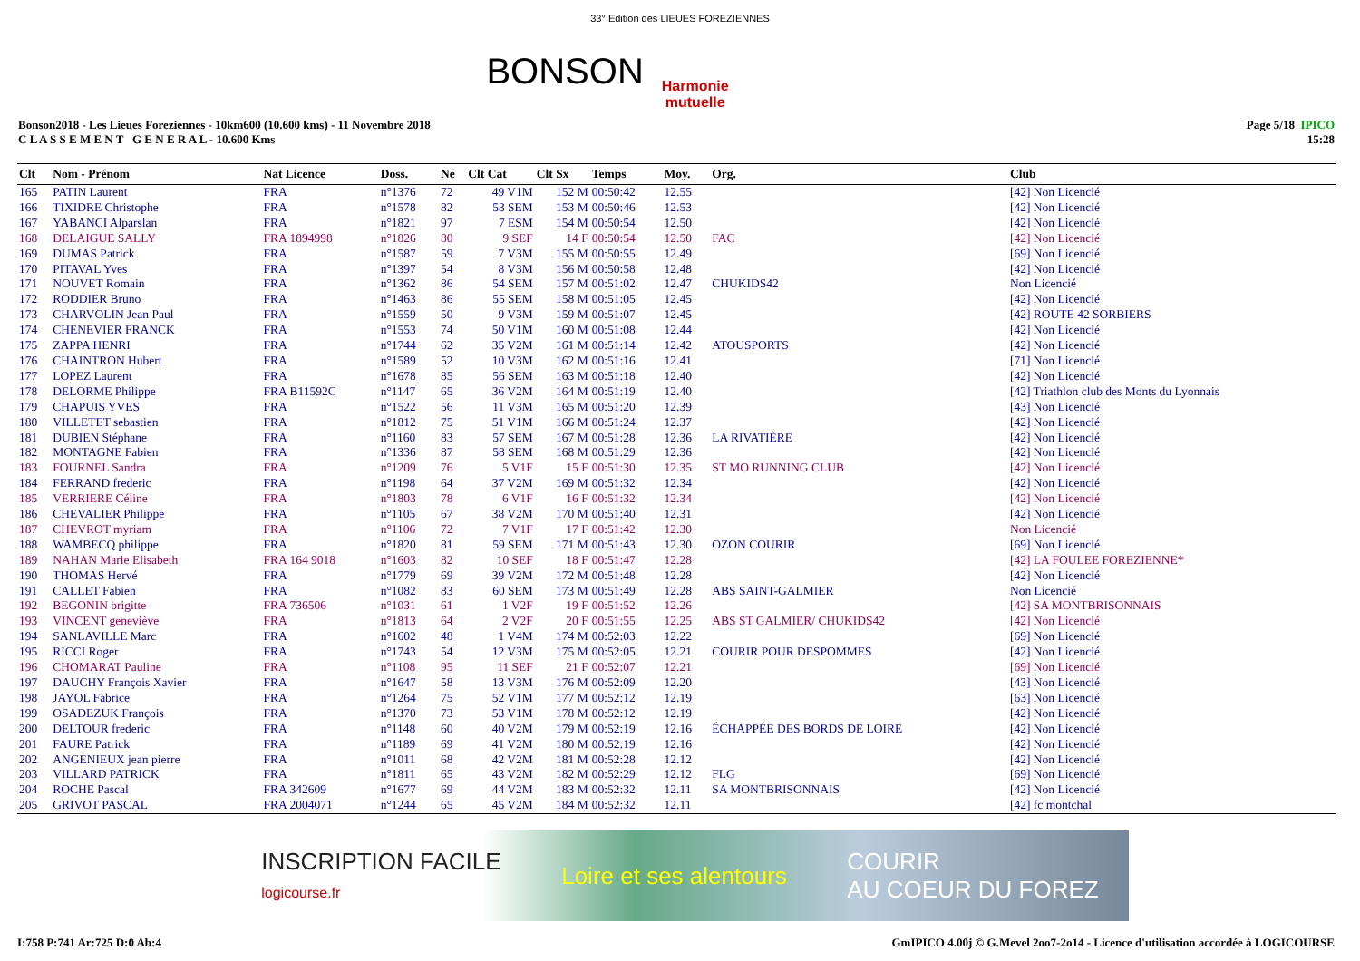33° Edition des LIEUES FOREZIENNES
BONSON Harmonie
mutuelle
Bonson2018 - Les Lieues Foreziennes - 10km600 (10.600 kms) - 11 Novembre 2018
C L A S S E M E N T G E N E R A L - 10.600 Kms
Page 5/18 IPICO
15:28
| Clt | Nom - Prénom | Nat Licence | Doss. | Né | Clt Cat | Clt Sx | Temps | Moy. | Org. | Club |
| --- | --- | --- | --- | --- | --- | --- | --- | --- | --- | --- |
| 165 | PATIN Laurent | FRA | n°1376 | 72 | 49 V1M | 152 M | 00:50:42 | 12.55 | | [42] Non Licencié |
| 166 | TIXIDRE Christophe | FRA | n°1578 | 82 | 53 SEM | 153 M | 00:50:46 | 12.53 | | [42] Non Licencié |
| 167 | YABANCI Alparslan | FRA | n°1821 | 97 | 7 ESM | 154 M | 00:50:54 | 12.50 | | [42] Non Licencié |
| 168 | DELAIGUE SALLY | FRA 1894998 | n°1826 | 80 | 9 SEF | 14 F | 00:50:54 | 12.50 | FAC | [42] Non Licencié |
| 169 | DUMAS Patrick | FRA | n°1587 | 59 | 7 V3M | 155 M | 00:50:55 | 12.49 | | [69] Non Licencié |
| 170 | PITAVAL Yves | FRA | n°1397 | 54 | 8 V3M | 156 M | 00:50:58 | 12.48 | | [42] Non Licencié |
| 171 | NOUVET Romain | FRA | n°1362 | 86 | 54 SEM | 157 M | 00:51:02 | 12.47 | CHUKIDS42 | Non Licencié |
| 172 | RODDIER Bruno | FRA | n°1463 | 86 | 55 SEM | 158 M | 00:51:05 | 12.45 | | [42] Non Licencié |
| 173 | CHARVOLIN Jean Paul | FRA | n°1559 | 50 | 9 V3M | 159 M | 00:51:07 | 12.45 | | [42] ROUTE 42 SORBIERS |
| 174 | CHENEVIER FRANCK | FRA | n°1553 | 74 | 50 V1M | 160 M | 00:51:08 | 12.44 | | [42] Non Licencié |
| 175 | ZAPPA HENRI | FRA | n°1744 | 62 | 35 V2M | 161 M | 00:51:14 | 12.42 | ATOUSPORTS | [42] Non Licencié |
| 176 | CHAINTRON Hubert | FRA | n°1589 | 52 | 10 V3M | 162 M | 00:51:16 | 12.41 | | [71] Non Licencié |
| 177 | LOPEZ Laurent | FRA | n°1678 | 85 | 56 SEM | 163 M | 00:51:18 | 12.40 | | [42] Non Licencié |
| 178 | DELORME Philippe | FRA B11592C | n°1147 | 65 | 36 V2M | 164 M | 00:51:19 | 12.40 | | [42] Triathlon club des Monts du Lyonnais |
| 179 | CHAPUIS YVES | FRA | n°1522 | 56 | 11 V3M | 165 M | 00:51:20 | 12.39 | | [43] Non Licencié |
| 180 | VILLETET sebastien | FRA | n°1812 | 75 | 51 V1M | 166 M | 00:51:24 | 12.37 | | [42] Non Licencié |
| 181 | DUBIEN Stéphane | FRA | n°1160 | 83 | 57 SEM | 167 M | 00:51:28 | 12.36 | LA RIVATIÈRE | [42] Non Licencié |
| 182 | MONTAGNE Fabien | FRA | n°1336 | 87 | 58 SEM | 168 M | 00:51:29 | 12.36 | | [42] Non Licencié |
| 183 | FOURNEL Sandra | FRA | n°1209 | 76 | 5 V1F | 15 F | 00:51:30 | 12.35 | ST MO RUNNING CLUB | [42] Non Licencié |
| 184 | FERRAND frederic | FRA | n°1198 | 64 | 37 V2M | 169 M | 00:51:32 | 12.34 | | [42] Non Licencié |
| 185 | VERRIERE Céline | FRA | n°1803 | 78 | 6 V1F | 16 F | 00:51:32 | 12.34 | | [42] Non Licencié |
| 186 | CHEVALIER Philippe | FRA | n°1105 | 67 | 38 V2M | 170 M | 00:51:40 | 12.31 | | [42] Non Licencié |
| 187 | CHEVROT myriam | FRA | n°1106 | 72 | 7 V1F | 17 F | 00:51:42 | 12.30 | | Non Licencié |
| 188 | WAMBECQ philippe | FRA | n°1820 | 81 | 59 SEM | 171 M | 00:51:43 | 12.30 | OZON COURIR | [69] Non Licencié |
| 189 | NAHAN Marie Elisabeth | FRA 164 9018 | n°1603 | 82 | 10 SEF | 18 F | 00:51:47 | 12.28 | | [42] LA FOULEE FOREZIENNE* |
| 190 | THOMAS Hervé | FRA | n°1779 | 69 | 39 V2M | 172 M | 00:51:48 | 12.28 | | [42] Non Licencié |
| 191 | CALLET Fabien | FRA | n°1082 | 83 | 60 SEM | 173 M | 00:51:49 | 12.28 | ABS SAINT-GALMIER | Non Licencié |
| 192 | BEGONIN brigitte | FRA 736506 | n°1031 | 61 | 1 V2F | 19 F | 00:51:52 | 12.26 | | [42] SA MONTBRISONNAIS |
| 193 | VINCENT geneviève | FRA | n°1813 | 64 | 2 V2F | 20 F | 00:51:55 | 12.25 | ABS ST GALMIER/ CHUKIDS42 | [42] Non Licencié |
| 194 | SANLAVILLE Marc | FRA | n°1602 | 48 | 1 V4M | 174 M | 00:52:03 | 12.22 | | [69] Non Licencié |
| 195 | RICCI Roger | FRA | n°1743 | 54 | 12 V3M | 175 M | 00:52:05 | 12.21 | COURIR POUR DESPOMMES | [42] Non Licencié |
| 196 | CHOMARAT Pauline | FRA | n°1108 | 95 | 11 SEF | 21 F | 00:52:07 | 12.21 | | [69] Non Licencié |
| 197 | DAUCHY François Xavier | FRA | n°1647 | 58 | 13 V3M | 176 M | 00:52:09 | 12.20 | | [43] Non Licencié |
| 198 | JAYOL Fabrice | FRA | n°1264 | 75 | 52 V1M | 177 M | 00:52:12 | 12.19 | | [63] Non Licencié |
| 199 | OSADEZUK François | FRA | n°1370 | 73 | 53 V1M | 178 M | 00:52:12 | 12.19 | | [42] Non Licencié |
| 200 | DELTOUR frederic | FRA | n°1148 | 60 | 40 V2M | 179 M | 00:52:19 | 12.16 | ÉCHAPPÉE DES BORDS DE LOIRE | [42] Non Licencié |
| 201 | FAURE Patrick | FRA | n°1189 | 69 | 41 V2M | 180 M | 00:52:19 | 12.16 | | [42] Non Licencié |
| 202 | ANGENIEUX jean pierre | FRA | n°1011 | 68 | 42 V2M | 181 M | 00:52:28 | 12.12 | | [42] Non Licencié |
| 203 | VILLARD PATRICK | FRA | n°1811 | 65 | 43 V2M | 182 M | 00:52:29 | 12.12 | FLG | [69] Non Licencié |
| 204 | ROCHE Pascal | FRA 342609 | n°1677 | 69 | 44 V2M | 183 M | 00:52:32 | 12.11 | SA MONTBRISONNAIS | [42] Non Licencié |
| 205 | GRIVOT PASCAL | FRA 2004071 | n°1244 | 65 | 45 V2M | 184 M | 00:52:32 | 12.11 | | [42] fc montchal |
INSCRIPTION FACILE
logicourse.fr Loire et ses alentours COURIR
AU COEUR DU FOREZ
I:758 P:741 Ar:725 D:0 Ab:4 GmIPICO 4.00j © G.Mevel 2oo7-2o14 - Licence d'utilisation accordée à LOGICOURSE